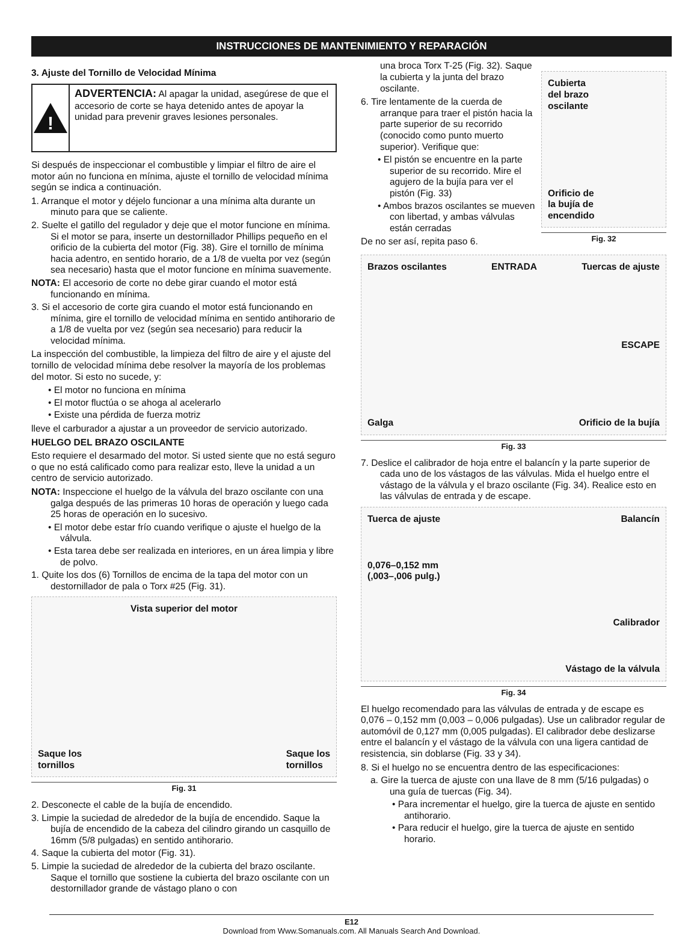INSTRUCCIONES DE MANTENIMIENTO Y REPARACIÓN
3. Ajuste del Tornillo de Velocidad Mínima
!
ADVERTENCIA: Al apagar la unidad, asegúrese de que el accesorio de corte se haya detenido antes de apoyar la unidad para prevenir graves lesiones personales.
Si después de inspeccionar el combustible y limpiar el filtro de aire el motor aún no funciona en mínima, ajuste el tornillo de velocidad mínima según se indica a continuación.
1. Arranque el motor y déjelo funcionar a una mínima alta durante un minuto para que se caliente.
2. Suelte el gatillo del regulador y deje que el motor funcione en mínima. Si el motor se para, inserte un destornillador Phillips pequeño en el orificio de la cubierta del motor (Fig. 38). Gire el tornillo de mínima hacia adentro, en sentido horario, de a 1/8 de vuelta por vez (según sea necesario) hasta que el motor funcione en mínima suavemente.
NOTA: El accesorio de corte no debe girar cuando el motor está funcionando en mínima.
3. Si el accesorio de corte gira cuando el motor está funcionando en mínima, gire el tornillo de velocidad mínima en sentido antihorario de a 1/8 de vuelta por vez (según sea necesario) para reducir la velocidad mínima.
La inspección del combustible, la limpieza del filtro de aire y el ajuste del tornillo de velocidad mínima debe resolver la mayoría de los problemas del motor. Si esto no sucede, y:
• El motor no funciona en mínima
• El motor fluctúa o se ahoga al acelerarlo
• Existe una pérdida de fuerza motriz
lleve el carburador a ajustar a un proveedor de servicio autorizado.
HUELGO DEL BRAZO OSCILANTE
Esto requiere el desarmado del motor. Si usted siente que no está seguro o que no está calificado como para realizar esto, lleve la unidad a un centro de servicio autorizado.
NOTA: Inspeccione el huelgo de la válvula del brazo oscilante con una galga después de las primeras 10 horas de operación y luego cada 25 horas de operación en lo sucesivo.
• El motor debe estar frío cuando verifique o ajuste el huelgo de la válvula.
• Esta tarea debe ser realizada en interiores, en un área limpia y libre de polvo.
1. Quite los dos (6) Tornillos de encima de la tapa del motor con un destornillador de pala o Torx #25 (Fig. 31).
Vista superior del motor
Saque los
tornillos
Saque los
tornillos
Fig. 31
2. Desconecte el cable de la bujía de encendido.
3. Limpie la suciedad de alrededor de la bujía de encendido. Saque la bujía de encendido de la cabeza del cilindro girando un casquillo de 16mm (5/8 pulgadas) en sentido antihorario.
4. Saque la cubierta del motor (Fig. 31).
5. Limpie la suciedad de alrededor de la cubierta del brazo oscilante. Saque el tornillo que sostiene la cubierta del brazo oscilante con un destornillador grande de vástago plano o con
una broca Torx T-25 (Fig. 32). Saque la cubierta y la junta del brazo oscilante.
6. Tire lentamente de la cuerda de arranque para traer el pistón hacia la parte superior de su recorrido (conocido como punto muerto superior). Verifique que:
• El pistón se encuentre en la parte superior de su recorrido. Mire el agujero de la bujía para ver el pistón (Fig. 33)
• Ambos brazos oscilantes se mueven con libertad, y ambas válvulas están cerradas
De no ser así, repita paso 6.
Cubierta
del brazo
oscilante
Orificio de
la bujía de
encendido
Fig. 32
Brazos oscilantes
ENTRADA
Tuercas de ajuste
ESCAPE
Galga
Orificio de la bujía
Fig. 33
7. Deslice el calibrador de hoja entre el balancín y la parte superior de cada uno de los vástagos de las válvulas. Mida el huelgo entre el vástago de la válvula y el brazo oscilante (Fig. 34). Realice esto en las válvulas de entrada y de escape.
Tuerca de ajuste
Balancín
0,076–0,152 mm
(,003–,006 pulg.)
Calibrador
Vástago de la válvula
Fig. 34
El huelgo recomendado para las válvulas de entrada y de escape es 0,076 – 0,152 mm (0,003 – 0,006 pulgadas). Use un calibrador regular de automóvil de 0,127 mm (0,005 pulgadas). El calibrador debe deslizarse entre el balancín y el vástago de la válvula con una ligera cantidad de resistencia, sin doblarse (Fig. 33 y 34).
8. Si el huelgo no se encuentra dentro de las especificaciones:
a. Gire la tuerca de ajuste con una llave de 8 mm (5/16 pulgadas) o una guía de tuercas (Fig. 34).
• Para incrementar el huelgo, gire la tuerca de ajuste en sentido antihorario.
• Para reducir el huelgo, gire la tuerca de ajuste en sentido horario.
E12
Download from Www.Somanuals.com. All Manuals Search And Download.